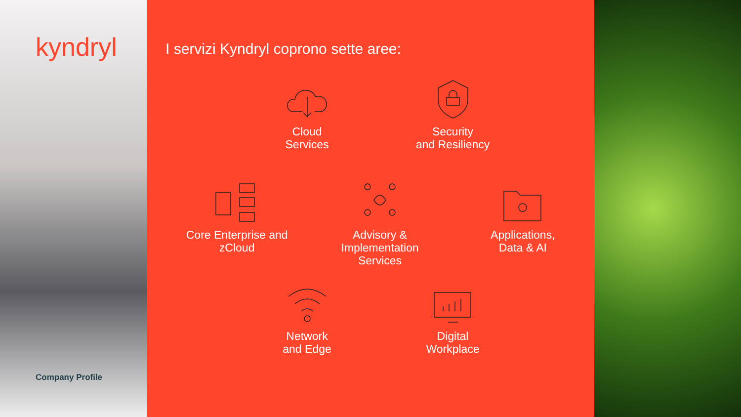kyndryl
Company Profile
I servizi Kyndryl coprono sette aree:
Cloud
Services
Security
and Resiliency
Core Enterprise and
zCloud
Advisory &
Implementation
Services
Applications,
Data & AI
Network
and Edge
Digital
Workplace